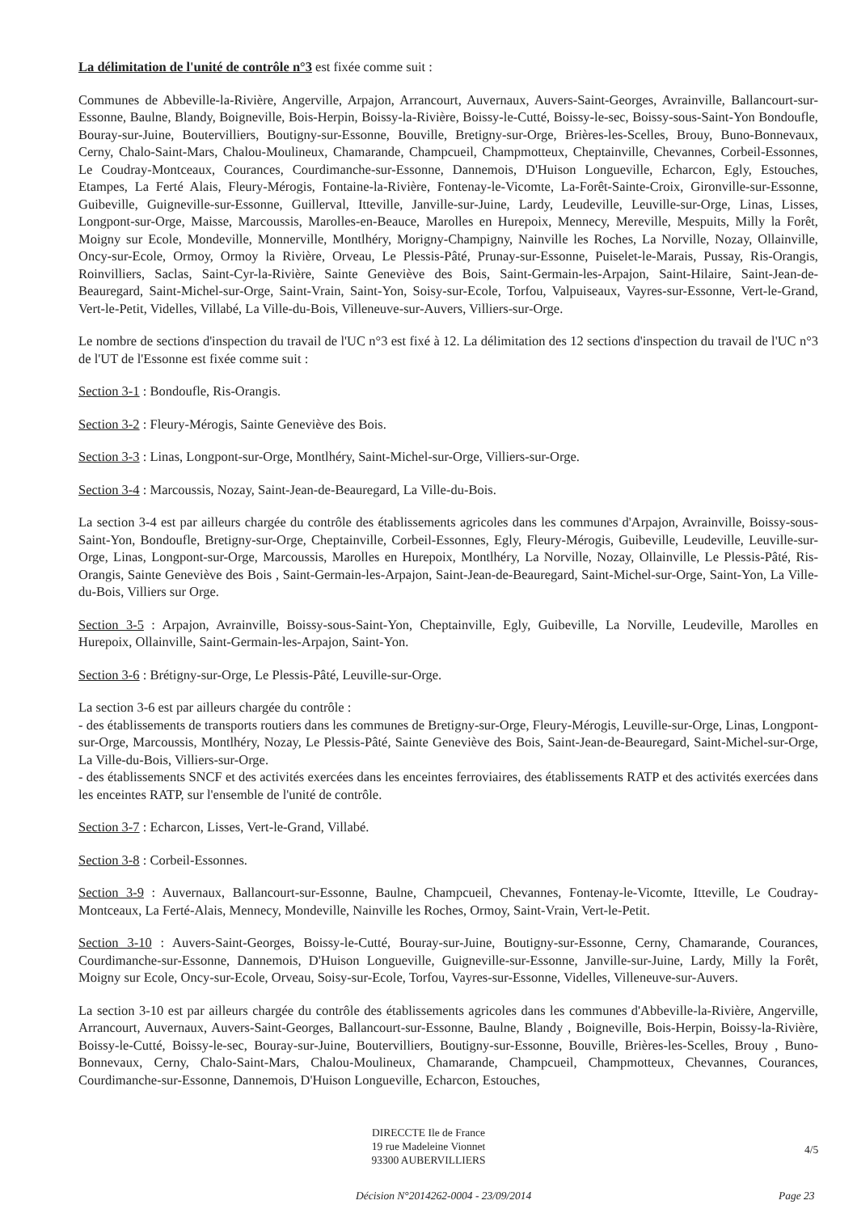La délimitation de l'unité de contrôle n°3 est fixée comme suit :
Communes de Abbeville-la-Rivière, Angerville, Arpajon, Arrancourt, Auvernaux, Auvers-Saint-Georges, Avrainville, Ballancourt-sur-Essonne, Baulne, Blandy, Boigneville, Bois-Herpin, Boissy-la-Rivière, Boissy-le-Cutté, Boissy-le-sec, Boissy-sous-Saint-Yon Bondoufle, Bouray-sur-Juine, Boutervilliers, Boutigny-sur-Essonne, Bouville, Bretigny-sur-Orge, Brières-les-Scelles, Brouy, Buno-Bonnevaux, Cerny, Chalo-Saint-Mars, Chalou-Moulineux, Chamarande, Champcueil, Champmotteux, Cheptainville, Chevannes, Corbeil-Essonnes, Le Coudray-Montceaux, Courances, Courdimanche-sur-Essonne, Dannemois, D'Huison Longueville, Echarcon, Egly, Estouches, Etampes, La Ferté Alais, Fleury-Mérogis, Fontaine-la-Rivière, Fontenay-le-Vicomte, La-Forêt-Sainte-Croix, Gironville-sur-Essonne, Guibeville, Guigneville-sur-Essonne, Guillerval, Itteville, Janville-sur-Juine, Lardy, Leudeville, Leuville-sur-Orge, Linas, Lisses, Longpont-sur-Orge, Maisse, Marcoussis, Marolles-en-Beauce, Marolles en Hurepoix, Mennecy, Mereville, Mespuits, Milly la Forêt, Moigny sur Ecole, Mondeville, Monnerville, Montlhéry, Morigny-Champigny, Nainville les Roches, La Norville, Nozay, Ollainville, Oncy-sur-Ecole, Ormoy, Ormoy la Rivière, Orveau, Le Plessis-Pâté, Prunay-sur-Essonne, Puiselet-le-Marais, Pussay, Ris-Orangis, Roinvilliers, Saclas, Saint-Cyr-la-Rivière, Sainte Geneviève des Bois, Saint-Germain-les-Arpajon, Saint-Hilaire, Saint-Jean-de-Beauregard, Saint-Michel-sur-Orge, Saint-Vrain, Saint-Yon, Soisy-sur-Ecole, Torfou, Valpuiseaux, Vayres-sur-Essonne, Vert-le-Grand, Vert-le-Petit, Videlles, Villabé, La Ville-du-Bois, Villeneuve-sur-Auvers, Villiers-sur-Orge.
Le nombre de sections d'inspection du travail de l'UC n°3 est fixé à 12. La délimitation des 12 sections d'inspection du travail de l'UC n°3 de l'UT de l'Essonne est fixée comme suit :
Section 3-1 : Bondoufle, Ris-Orangis.
Section 3-2 : Fleury-Mérogis, Sainte Geneviève des Bois.
Section 3-3 : Linas, Longpont-sur-Orge, Montlhéry, Saint-Michel-sur-Orge, Villiers-sur-Orge.
Section 3-4 : Marcoussis, Nozay, Saint-Jean-de-Beauregard, La Ville-du-Bois.
La section 3-4 est par ailleurs chargée du contrôle des établissements agricoles dans les communes d'Arpajon, Avrainville, Boissy-sous-Saint-Yon, Bondoufle, Bretigny-sur-Orge, Cheptainville, Corbeil-Essonnes, Egly, Fleury-Mérogis, Guibeville, Leudeville, Leuville-sur-Orge, Linas, Longpont-sur-Orge, Marcoussis, Marolles en Hurepoix, Montlhéry, La Norville, Nozay, Ollainville, Le Plessis-Pâté, Ris-Orangis, Sainte Geneviève des Bois , Saint-Germain-les-Arpajon, Saint-Jean-de-Beauregard, Saint-Michel-sur-Orge, Saint-Yon, La Ville-du-Bois, Villiers sur Orge.
Section 3-5 : Arpajon, Avrainville, Boissy-sous-Saint-Yon, Cheptainville, Egly, Guibeville, La Norville, Leudeville, Marolles en Hurepoix, Ollainville, Saint-Germain-les-Arpajon, Saint-Yon.
Section 3-6 : Brétigny-sur-Orge, Le Plessis-Pâté, Leuville-sur-Orge.
La section 3-6 est par ailleurs chargée du contrôle :
- des établissements de transports routiers dans les communes de Bretigny-sur-Orge, Fleury-Mérogis, Leuville-sur-Orge, Linas, Longpont-sur-Orge, Marcoussis, Montlhéry, Nozay, Le Plessis-Pâté, Sainte Geneviève des Bois, Saint-Jean-de-Beauregard, Saint-Michel-sur-Orge, La Ville-du-Bois, Villiers-sur-Orge.
- des établissements SNCF et des activités exercées dans les enceintes ferroviaires, des établissements RATP et des activités exercées dans les enceintes RATP, sur l'ensemble de l'unité de contrôle.
Section 3-7 : Echarcon, Lisses, Vert-le-Grand, Villabé.
Section 3-8 : Corbeil-Essonnes.
Section 3-9 : Auvernaux, Ballancourt-sur-Essonne, Baulne, Champcueil, Chevannes, Fontenay-le-Vicomte, Itteville, Le Coudray-Montceaux, La Ferté-Alais, Mennecy, Mondeville, Nainville les Roches, Ormoy, Saint-Vrain, Vert-le-Petit.
Section 3-10 : Auvers-Saint-Georges, Boissy-le-Cutté, Bouray-sur-Juine, Boutigny-sur-Essonne, Cerny, Chamarande, Courances, Courdimanche-sur-Essonne, Dannemois, D'Huison Longueville, Guigneville-sur-Essonne, Janville-sur-Juine, Lardy, Milly la Forêt, Moigny sur Ecole, Oncy-sur-Ecole, Orveau, Soisy-sur-Ecole, Torfou, Vayres-sur-Essonne, Videlles, Villeneuve-sur-Auvers.
La section 3-10 est par ailleurs chargée du contrôle des établissements agricoles dans les communes d'Abbeville-la-Rivière, Angerville, Arrancourt, Auvernaux, Auvers-Saint-Georges, Ballancourt-sur-Essonne, Baulne, Blandy , Boigneville, Bois-Herpin, Boissy-la-Rivière, Boissy-le-Cutté, Boissy-le-sec, Bouray-sur-Juine, Boutervilliers, Boutigny-sur-Essonne, Bouville, Brières-les-Scelles, Brouy , Buno-Bonnevaux, Cerny, Chalo-Saint-Mars, Chalou-Moulineux, Chamarande, Champcueil, Champmotteux, Chevannes, Courances, Courdimanche-sur-Essonne, Dannemois, D'Huison Longueville, Echarcon, Estouches,
DIRECCTE Ile de France
19 rue Madeleine Vionnet
93300 AUBERVILLIERS
4/5
Décision N°2014262-0004 - 23/09/2014
Page 23